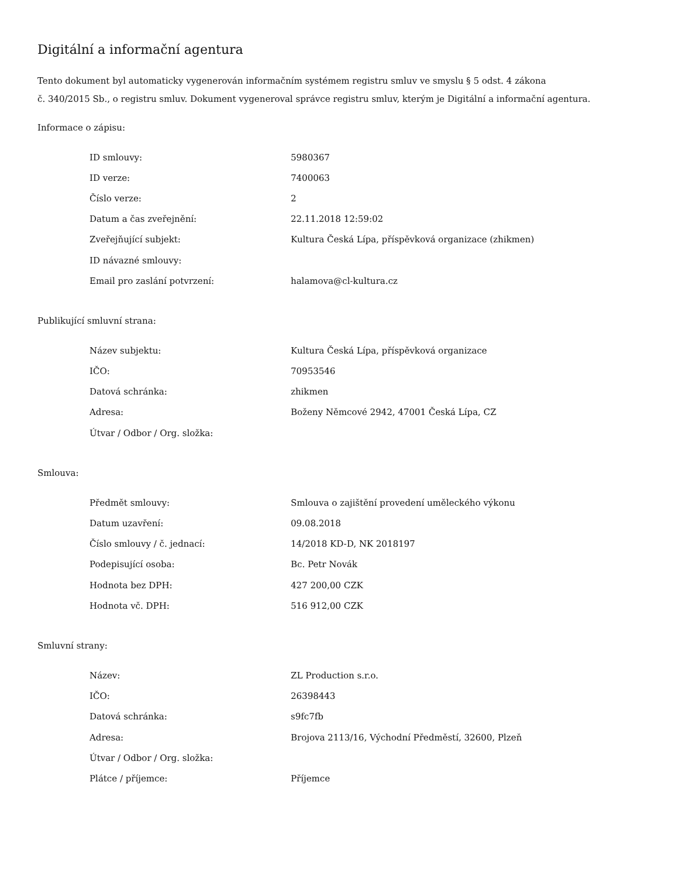Digitální a informační agentura
Tento dokument byl automaticky vygenerován informačním systémem registru smluv ve smyslu § 5 odst. 4 zákona
č. 340/2015 Sb., o registru smluv. Dokument vygeneroval správce registru smluv, kterým je Digitální a informační agentura.
Informace o zápisu:
| ID smlouvy: | 5980367 |
| ID verze: | 7400063 |
| Číslo verze: | 2 |
| Datum a čas zveřejnění: | 22.11.2018 12:59:02 |
| Zveřejňující subjekt: | Kultura Česká Lípa, příspěvková organizace (zhikmen) |
| ID návazné smlouvy: | |
| Email pro zaslání potvrzení: | halamova@cl-kultura.cz |
Publikující smluvní strana:
| Název subjektu: | Kultura Česká Lípa, příspěvková organizace |
| IČO: | 70953546 |
| Datová schránka: | zhikmen |
| Adresa: | Boženy Němcové 2942, 47001 Česká Lípa, CZ |
| Útvar / Odbor / Org. složka: | |
Smlouva:
| Předmět smlouvy: | Smlouva o zajištění provedení uměleckého výkonu |
| Datum uzavření: | 09.08.2018 |
| Číslo smlouvy / č. jednací: | 14/2018 KD-D, NK 2018197 |
| Podepisující osoba: | Bc. Petr Novák |
| Hodnota bez DPH: | 427 200,00 CZK |
| Hodnota vč. DPH: | 516 912,00 CZK |
Smluvní strany:
| Název: | ZL Production s.r.o. |
| IČO: | 26398443 |
| Datová schránka: | s9fc7fb |
| Adresa: | Brojova 2113/16, Východní Předměstí, 32600, Plzeň |
| Útvar / Odbor / Org. složka: | |
| Plátce / příjemce: | Příjemce |